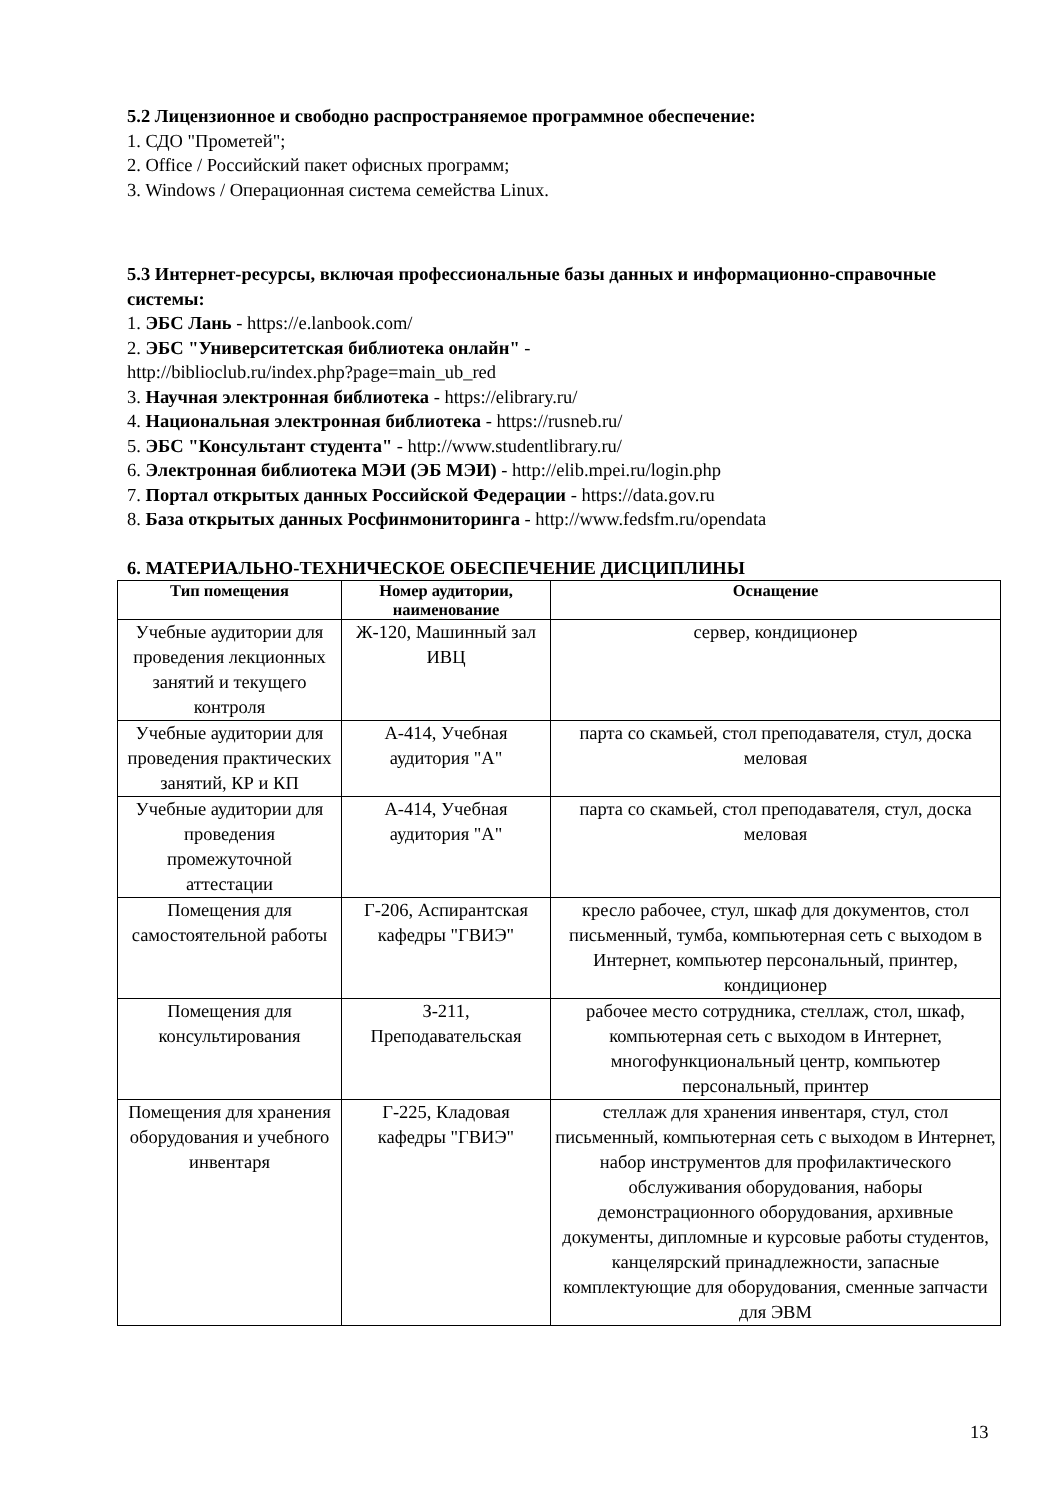5.2 Лицензионное и свободно распространяемое программное обеспечение:
1. СДО "Прометей";
2. Office / Российский пакет офисных программ;
3. Windows / Операционная система семейства Linux.
5.3 Интернет-ресурсы, включая профессиональные базы данных и информационно-справочные системы:
1. ЭБС Лань - https://e.lanbook.com/
2. ЭБС "Университетская библиотека онлайн" -
http://biblioclub.ru/index.php?page=main_ub_red
3. Научная электронная библиотека - https://elibrary.ru/
4. Национальная электронная библиотека - https://rusneb.ru/
5. ЭБС "Консультант студента" - http://www.studentlibrary.ru/
6. Электронная библиотека МЭИ (ЭБ МЭИ) - http://elib.mpei.ru/login.php
7. Портал открытых данных Российской Федерации - https://data.gov.ru
8. База открытых данных Росфинмониторинга - http://www.fedsfm.ru/opendata
6. МАТЕРИАЛЬНО-ТЕХНИЧЕСКОЕ ОБЕСПЕЧЕНИЕ ДИСЦИПЛИНЫ
| Тип помещения | Номер аудитории, наименование | Оснащение |
| --- | --- | --- |
| Учебные аудитории для проведения лекционных занятий и текущего контроля | Ж-120, Машинный зал ИВЦ | сервер, кондиционер |
| Учебные аудитории для проведения практических занятий, КР и КП | А-414, Учебная аудитория "А" | парта со скамьей, стол преподавателя, стул, доска меловая |
| Учебные аудитории для проведения промежуточной аттестации | А-414, Учебная аудитория "А" | парта со скамьей, стол преподавателя, стул, доска меловая |
| Помещения для самостоятельной работы | Г-206, Аспирантская кафедры "ГВИЭ" | кресло рабочее, стул, шкаф для документов, стол письменный, тумба, компьютерная сеть с выходом в Интернет, компьютер персональный, принтер, кондиционер |
| Помещения для консультирования | З-211, Преподавательская | рабочее место сотрудника, стеллаж, стол, шкаф, компьютерная сеть с выходом в Интернет, многофункциональный центр, компьютер персональный, принтер |
| Помещения для хранения оборудования и учебного инвентаря | Г-225, Кладовая кафедры "ГВИЭ" | стеллаж для хранения инвентаря, стул, стол письменный, компьютерная сеть с выходом в Интернет, набор инструментов для профилактического обслуживания оборудования, наборы демонстрационного оборудования, архивные документы, дипломные и курсовые работы студентов, канцелярский принадлежности, запасные комплектующие для оборудования, сменные запчасти для ЭВМ |
13